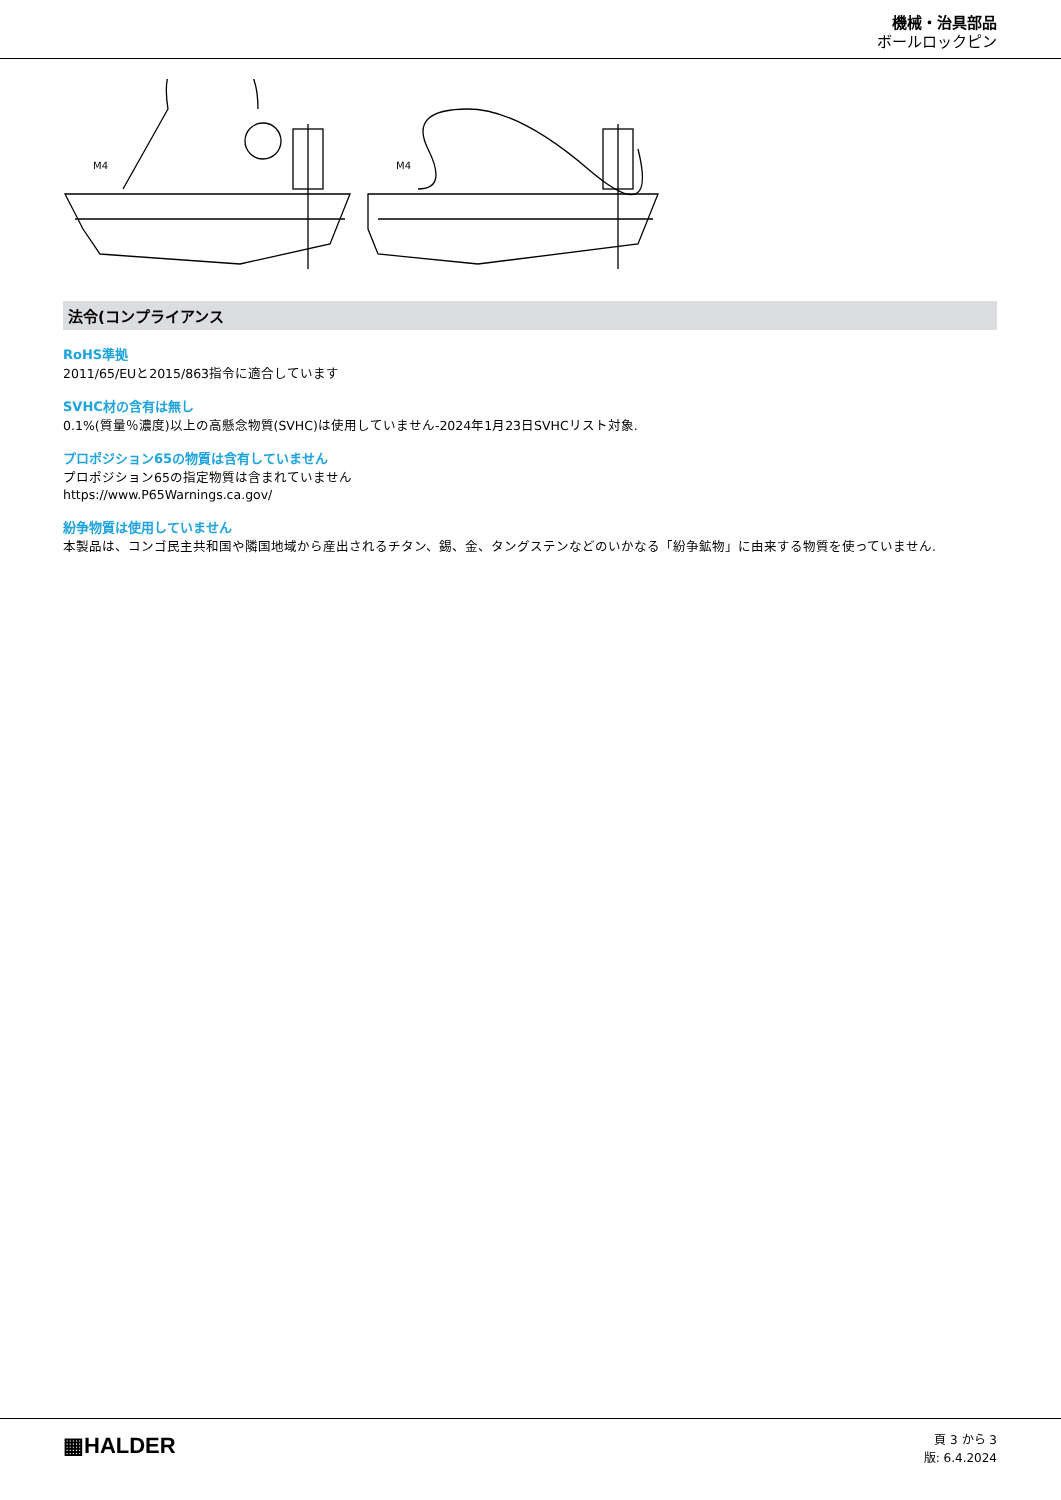機械・治具部品
ボールロックピン
M4
M4
法令(コンプライアンス
RoHS準拠
2011/65/EUと2015/863指令に適合しています
SVHC材の含有は無し
0.1%(質量％濃度)以上の高懸念物質(SVHC)は使用していません-2024年1月23日SVHCリスト対象.
プロポジション65の物質は含有していません
プロポジション65の指定物質は含まれていません
https://www.P65Warnings.ca.gov/
紛争物質は使用していません
本製品は、コンゴ民主共和国や隣国地域から産出されるチタン、錫、金、タングステンなどのいかなる「紛争鉱物」に由来する物質を使っていません.
▦HALDER
頁 3 から 3
版: 6.4.2024